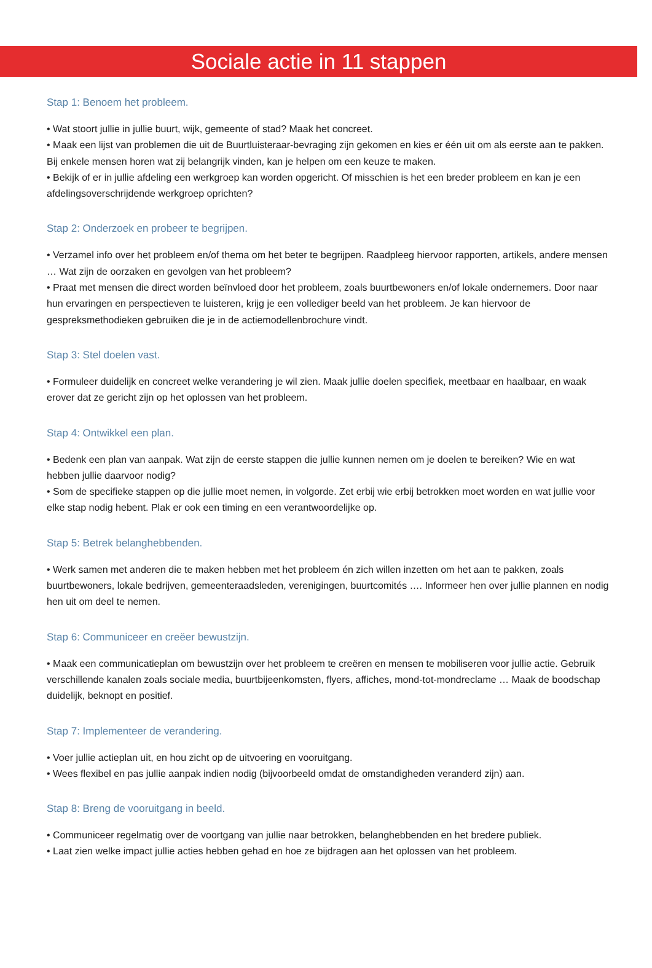Sociale actie in 11 stappen
Stap 1: Benoem het probleem.
• Wat stoort jullie in jullie buurt, wijk, gemeente of stad? Maak het concreet.
• Maak een lijst van problemen die uit de Buurtluisteraar-bevraging zijn gekomen en kies er één uit om als eerste aan te pakken. Bij enkele mensen horen wat zij belangrijk vinden, kan je helpen om een keuze te maken.
• Bekijk of er in jullie afdeling een werkgroep kan worden opgericht. Of misschien is het een breder probleem en kan je een afdelingsoverschrijdende werkgroep oprichten?
Stap 2: Onderzoek en probeer te begrijpen.
• Verzamel info over het probleem en/of thema om het beter te begrijpen. Raadpleeg hiervoor rapporten, artikels, andere mensen … Wat zijn de oorzaken en gevolgen van het probleem?
• Praat met mensen die direct worden beïnvloed door het probleem, zoals buurtbewoners en/of lokale ondernemers. Door naar hun ervaringen en perspectieven te luisteren, krijg je een vollediger beeld van het probleem. Je kan hiervoor de gespreksmethodieken gebruiken die je in de actiemodellenbrochure vindt.
Stap 3: Stel doelen vast.
• Formuleer duidelijk en concreet welke verandering je wil zien. Maak jullie doelen specifiek, meetbaar en haalbaar, en waak erover dat ze gericht zijn op het oplossen van het probleem.
Stap 4: Ontwikkel een plan.
• Bedenk een plan van aanpak. Wat zijn de eerste stappen die jullie kunnen nemen om je doelen te bereiken? Wie en wat hebben jullie daarvoor nodig?
• Som de specifieke stappen op die jullie moet nemen, in volgorde. Zet erbij wie erbij betrokken moet worden en wat jullie voor elke stap nodig hebent. Plak er ook een timing en een verantwoordelijke op.
Stap 5: Betrek belanghebbenden.
• Werk samen met anderen die te maken hebben met het probleem én zich willen inzetten om het aan te pakken, zoals buurtbewoners, lokale bedrijven, gemeenteraadsleden, verenigingen, buurtcomités …. Informeer hen over jullie plannen en nodig hen uit om deel te nemen.
Stap 6: Communiceer en creëer bewustzijn.
• Maak een communicatieplan om bewustzijn over het probleem te creëren en mensen te mobiliseren voor jullie actie. Gebruik verschillende kanalen zoals sociale media, buurtbijeenkomsten, flyers, affiches, mond-tot-mondreclame … Maak de boodschap duidelijk, beknopt en positief.
Stap 7: Implementeer de verandering.
• Voer jullie actieplan uit, en hou zicht op de uitvoering en vooruitgang.
• Wees flexibel en pas jullie aanpak indien nodig (bijvoorbeeld omdat de omstandigheden veranderd zijn) aan.
Stap 8: Breng de vooruitgang in beeld.
• Communiceer regelmatig over de voortgang van jullie naar betrokken, belanghebbenden en het bredere publiek.
• Laat zien welke impact jullie acties hebben gehad en hoe ze bijdragen aan het oplossen van het probleem.